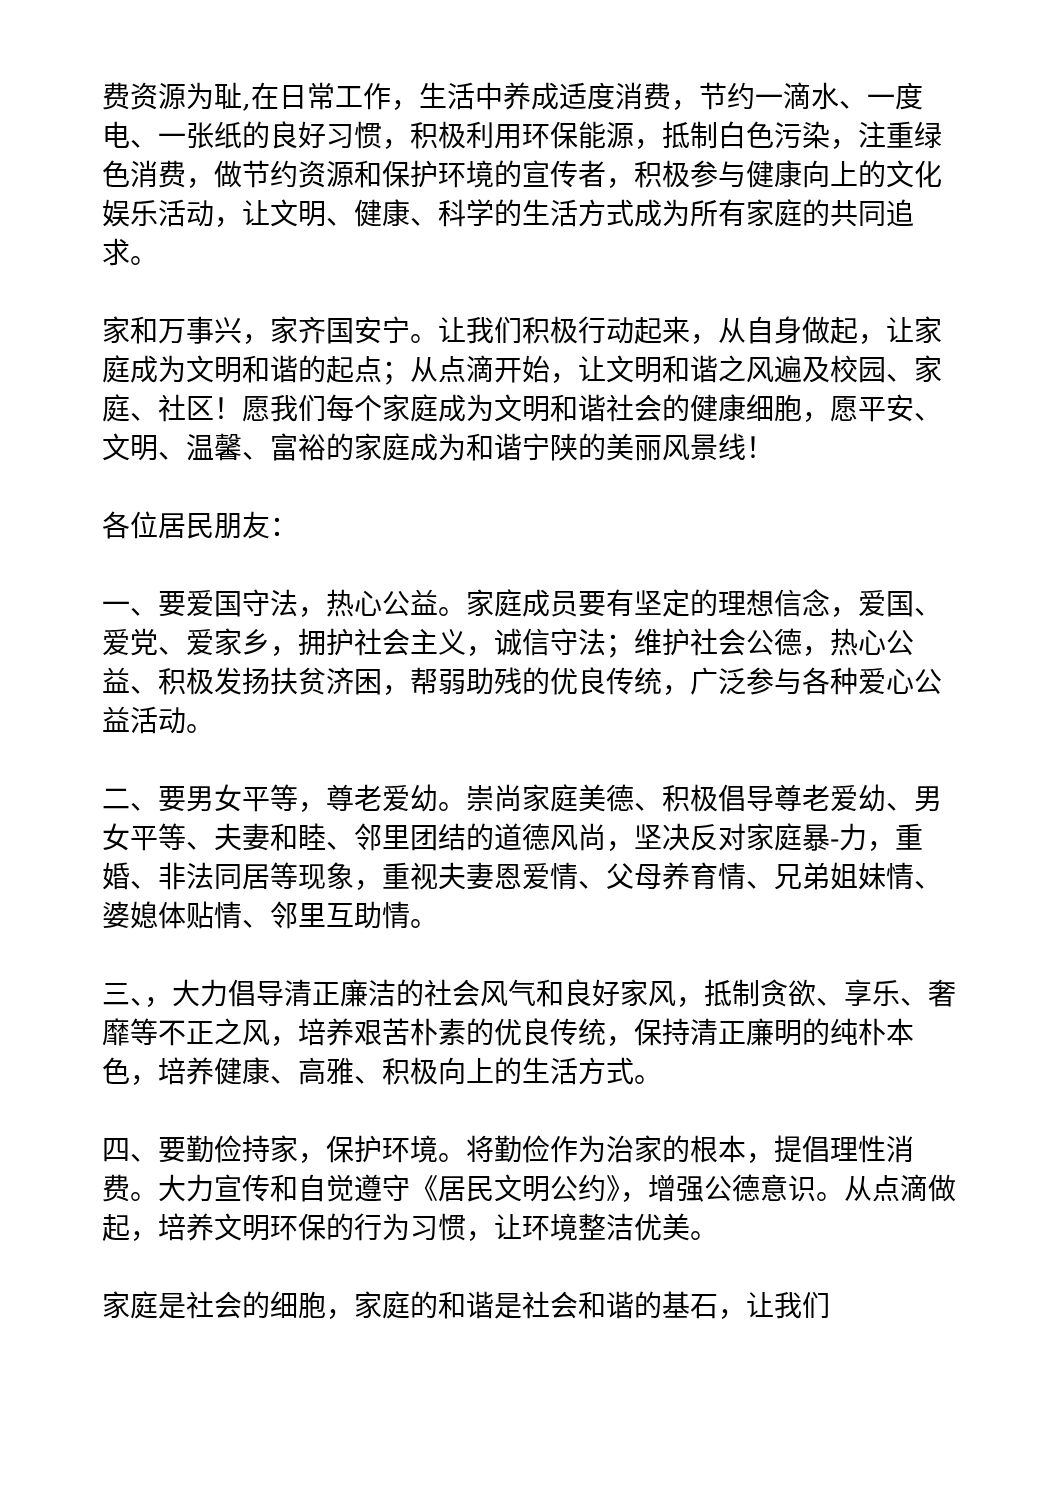费资源为耻,在日常工作，生活中养成适度消费，节约一滴水、一度电、一张纸的良好习惯，积极利用环保能源，抵制白色污染，注重绿色消费，做节约资源和保护环境的宣传者，积极参与健康向上的文化娱乐活动，让文明、健康、科学的生活方式成为所有家庭的共同追求。
家和万事兴，家齐国安宁。让我们积极行动起来，从自身做起，让家庭成为文明和谐的起点；从点滴开始，让文明和谐之风遍及校园、家庭、社区！愿我们每个家庭成为文明和谐社会的健康细胞，愿平安、文明、温馨、富裕的家庭成为和谐宁陕的美丽风景线！
各位居民朋友：
一、要爱国守法，热心公益。家庭成员要有坚定的理想信念，爱国、爱党、爱家乡，拥护社会主义，诚信守法；维护社会公德，热心公益、积极发扬扶贫济困，帮弱助残的优良传统，广泛参与各种爱心公益活动。
二、要男女平等，尊老爱幼。崇尚家庭美德、积极倡导尊老爱幼、男女平等、夫妻和睦、邻里团结的道德风尚，坚决反对家庭暴-力，重婚、非法同居等现象，重视夫妻恩爱情、父母养育情、兄弟姐妹情、婆媳体贴情、邻里互助情。
三、，大力倡导清正廉洁的社会风气和良好家风，抵制贪欲、享乐、奢靡等不正之风，培养艰苦朴素的优良传统，保持清正廉明的纯朴本色，培养健康、高雅、积极向上的生活方式。
四、要勤俭持家，保护环境。将勤俭作为治家的根本，提倡理性消费。大力宣传和自觉遵守《居民文明公约》，增强公德意识。从点滴做起，培养文明环保的行为习惯，让环境整洁优美。
家庭是社会的细胞，家庭的和谐是社会和谐的基石，让我们